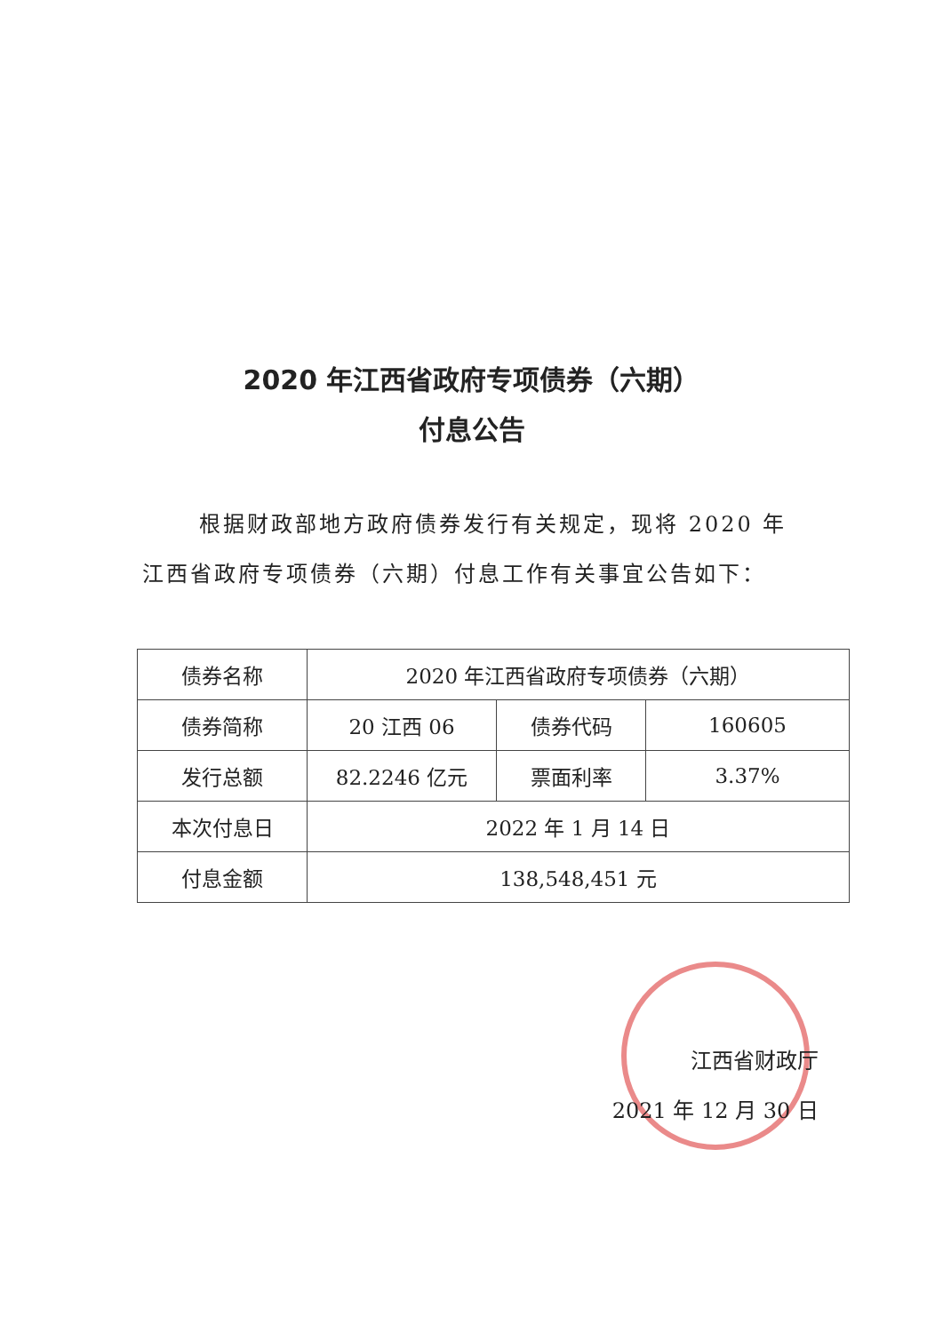2020 年江西省政府专项债券（六期）
付息公告
根据财政部地方政府债券发行有关规定，现将 2020 年江西省政府专项债券（六期）付息工作有关事宜公告如下：
| 债券名称 | 2020 年江西省政府专项债券（六期） | | |
| 债券简称 | 20 江西 06 | 债券代码 | 160605 |
| 发行总额 | 82.2246 亿元 | 票面利率 | 3.37% |
| 本次付息日 | 2022 年 1 月 14 日 | | |
| 付息金额 | 138,548,451 元 | | |
江西省财政厅
2021 年 12 月 30 日